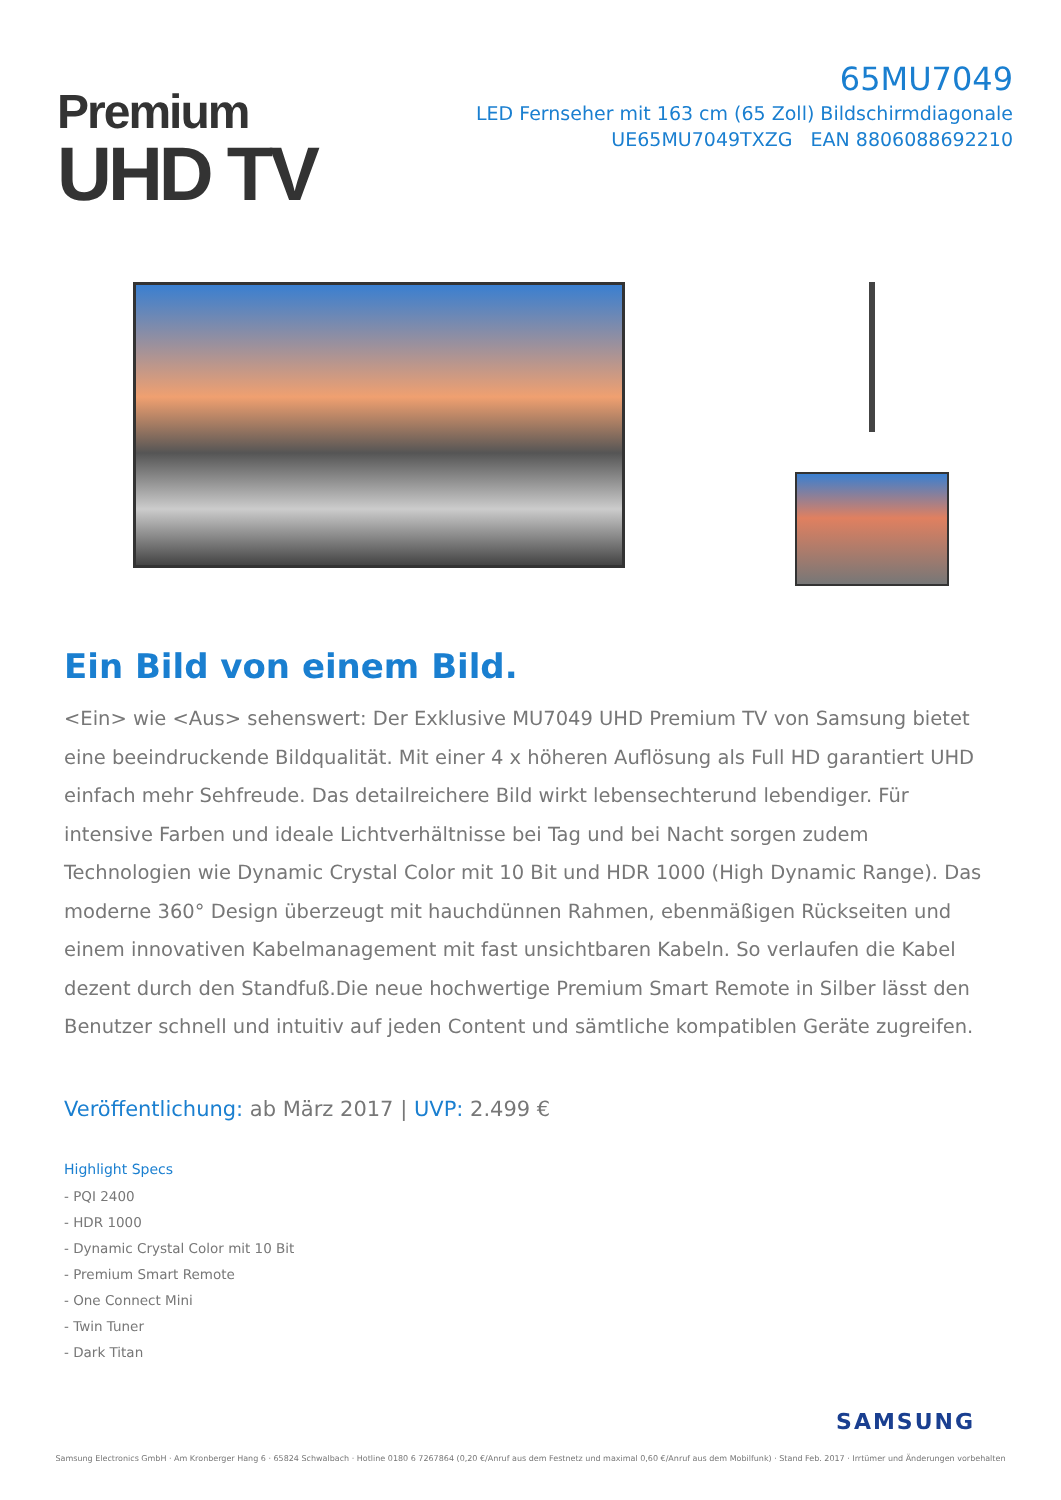Premium
UHD TV
65MU7049
LED Fernseher mit 163 cm (65 Zoll) Bildschirmdiagonale
UE65MU7049TXZG EAN 8806088692210
Ein Bild von einem Bild.
<Ein> wie <Aus> sehenswert: Der Exklusive MU7049 UHD Premium TV von Samsung bietet eine beeindruckende Bildqualität. Mit einer 4 x höheren Auflösung als Full HD garantiert UHD einfach mehr Sehfreude. Das detailreichere Bild wirkt lebensechterund lebendiger. Für intensive Farben und ideale Lichtverhältnisse bei Tag und bei Nacht sorgen zudem Technologien wie Dynamic Crystal Color mit 10 Bit und HDR 1000 (High Dynamic Range). Das moderne 360° Design überzeugt mit hauchdünnen Rahmen, ebenmäßigen Rückseiten und einem innovativen Kabelmanagement mit fast unsichtbaren Kabeln. So verlaufen die Kabel dezent durch den Standfuß.Die neue hochwertige Premium Smart Remote in Silber lässt den Benutzer schnell und intuitiv auf jeden Content und sämtliche kompatiblen Geräte zugreifen.
Veröffentlichung: ab März 2017 | UVP: 2.499 €
Highlight Specs
- PQI 2400
- HDR 1000
- Dynamic Crystal Color mit 10 Bit
- Premium Smart Remote
- One Connect Mini
- Twin Tuner
- Dark Titan
SAMSUNG
Samsung Electronics GmbH · Am Kronberger Hang 6 · 65824 Schwalbach · Hotline 0180 6 7267864 (0,20 €/Anruf aus dem Festnetz und maximal 0,60 €/Anruf aus dem Mobilfunk) · Stand Feb. 2017 · Irrtümer und Änderungen vorbehalten